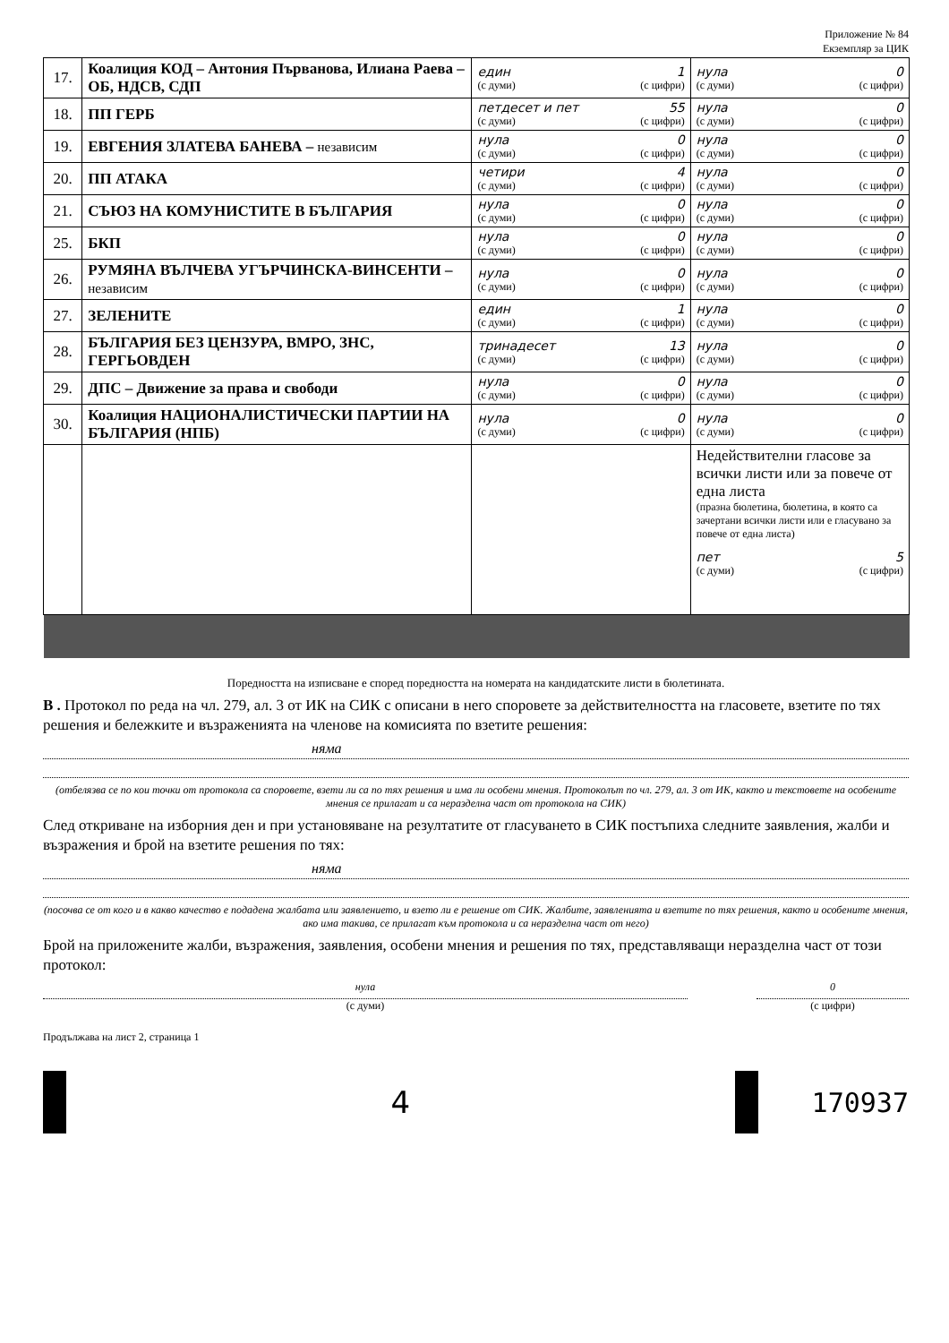Приложение № 84
Екземпляр за ЦИК
| 17. | Коалиция КОД – Антония Първанова, Илиана Раева – ОБ, НДСВ, СДП | един 1 (с думи) (с цифри) | нула 0 (с думи) (с цифри) |
| 18. | ПП ГЕРБ | петдесет и пет 55 (с думи) (с цифри) | нула 0 (с думи) (с цифри) |
| 19. | ЕВГЕНИЯ ЗЛАТЕВА БАНЕВА – независим | нула 0 (с думи) (с цифри) | нула 0 (с думи) (с цифри) |
| 20. | ПП АТАКА | четири 4 (с думи) (с цифри) | нула 0 (с думи) (с цифри) |
| 21. | СЪЮЗ НА КОМУНИСТИТЕ В БЪЛГАРИЯ | нула 0 (с думи) (с цифри) | нула 0 (с думи) (с цифри) |
| 25. | БКП | нула 0 (с думи) (с цифри) | нула 0 (с думи) (с цифри) |
| 26. | РУМЯНА ВЪЛЧЕВА УГЪРЧИНСКА-ВИНСЕНТИ – независим | нула 0 (с думи) (с цифри) | нула 0 (с думи) (с цифри) |
| 27. | ЗЕЛЕНИТЕ | един 1 (с думи) (с цифри) | нула 0 (с думи) (с цифри) |
| 28. | БЪЛГАРИЯ БЕЗ ЦЕНЗУРА, ВМРО, ЗНС, ГЕРГЬОВДЕН | тринадесет 13 (с думи) (с цифри) | нула 0 (с думи) (с цифри) |
| 29. | ДПС – Движение за права и свободи | нула 0 (с думи) (с цифри) | нула 0 (с думи) (с цифри) |
| 30. | Коалиция НАЦИОНАЛИСТИЧЕСКИ ПАРТИИ НА БЪЛГАРИЯ (НПБ) | нула 0 (с думи) (с цифри) | нула 0 (с думи) (с цифри) |
| | | | Недействителни гласове за всички листи или за повече от една листа (празна бюлетина, бюлетина, в която са зачертани всички листи или е гласувано за повече от една листа) пет 5 (с думи) (с цифри) |
Поредността на изписване е според поредността на номерата на кандидатските листи в бюлетината.
В . Протокол по реда на чл. 279, ал. 3 от ИК на СИК с описани в него споровете за действителността на гласовете, взетите по тях решения и бележките и възраженията на членове на комисията по взетите решения:
няма
(отбелязва се по кои точки от протокола са споровете, взети ли са по тях решения и има ли особени мнения. Протоколът по чл. 279, ал. 3 от ИК, както и текстовете на особените мнения се прилагат и са неразделна част от протокола на СИК)
След откриване на изборния ден и при установяване на резултатите от гласуването в СИК постъпиха следните заявления, жалби и възражения и брой на взетите решения по тях:
няма
(посочва се от кого и в какво качество е подадена жалбата или заявлението, и взето ли е решение от СИК. Жалбите, заявленията и взетите по тях решения, както и особените мнения, ако има такива, се прилагат към протокола и са неразделна част от него)
Брой на приложените жалби, възражения, заявления, особени мнения и решения по тях, представляващи неразделна част от този протокол:
нула
(с думи)
0
(с цифри)
Продължава на лист 2, страница 1
4 170937